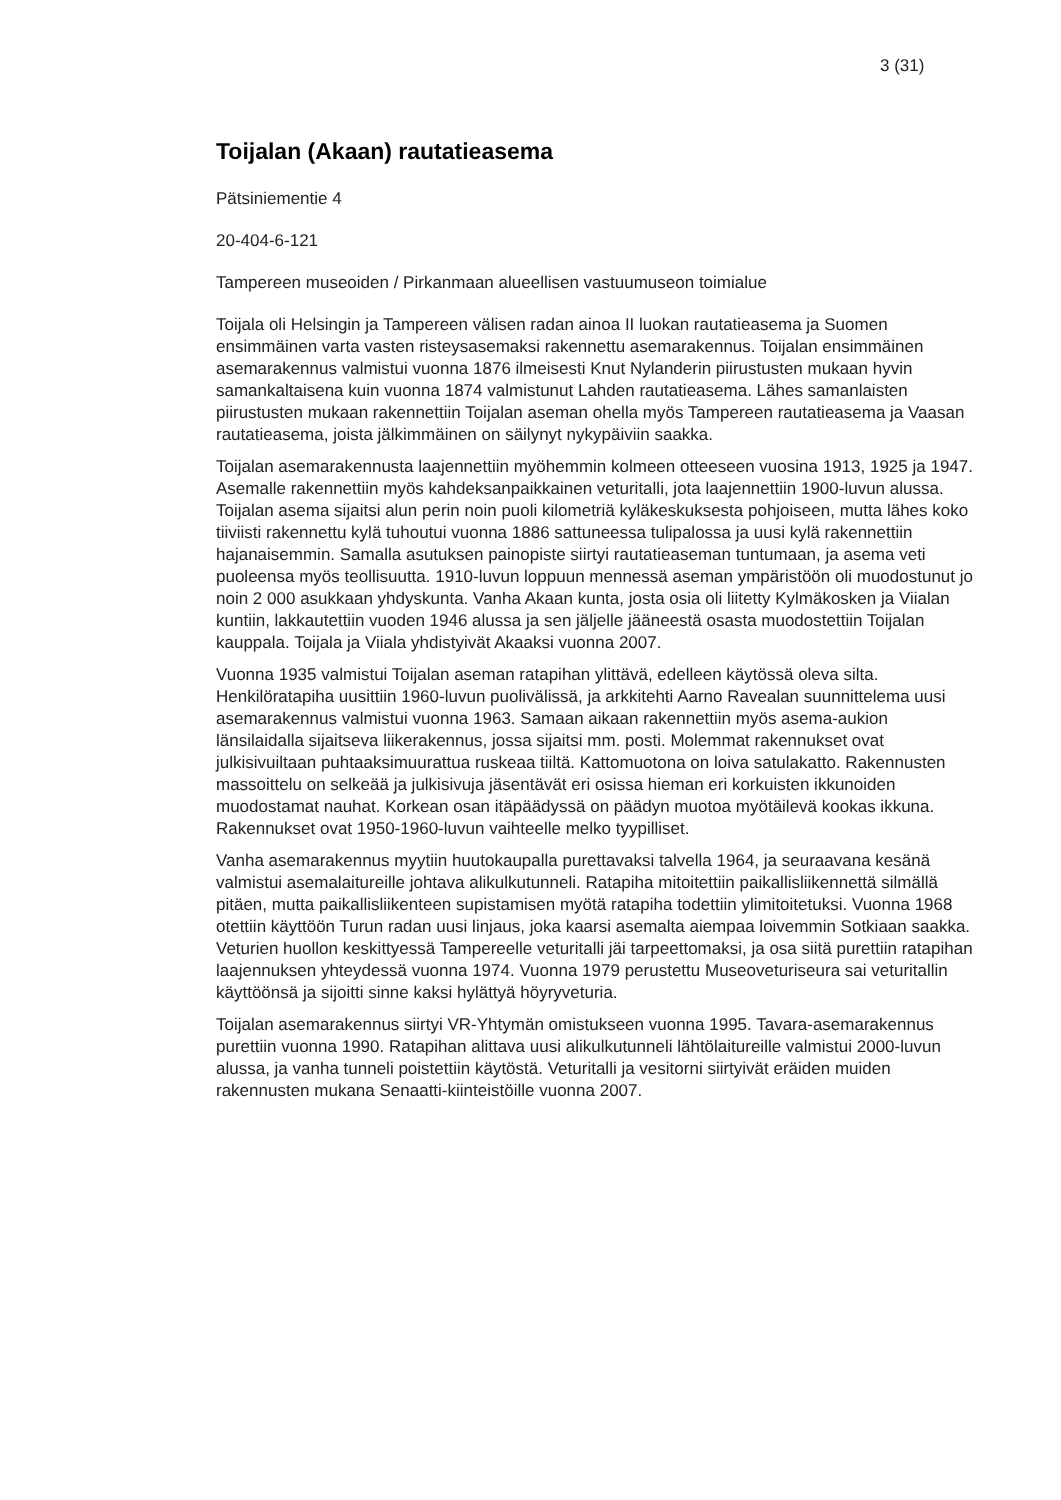3 (31)
Toijalan (Akaan) rautatieasema
Pätsiniementie 4
20-404-6-121
Tampereen museoiden / Pirkanmaan alueellisen vastuumuseon toimialue
Toijala oli Helsingin ja Tampereen välisen radan ainoa II luokan rautatieasema ja Suomen ensimmäinen varta vasten risteysasemaksi rakennettu asemarakennus. Toijalan ensimmäinen asemarakennus valmistui vuonna 1876 ilmeisesti Knut Nylanderin piirustusten mukaan hyvin samankaltaisena kuin vuonna 1874 valmistunut Lahden rautatieasema. Lähes samanlaisten piirustusten mukaan rakennettiin Toijalan aseman ohella myös Tampereen rautatieasema ja Vaasan rautatieasema, joista jälkimmäinen on säilynyt nykypäiviin saakka.
Toijalan asemarakennusta laajennettiin myöhemmin kolmeen otteeseen vuosina 1913, 1925 ja 1947. Asemalle rakennettiin myös kahdeksanpaikkainen veturitalli, jota laajennettiin 1900-luvun alussa. Toijalan asema sijaitsi alun perin noin puoli kilometriä kyläkeskuksesta pohjoiseen, mutta lähes koko tiiviisti rakennettu kylä tuhoutui vuonna 1886 sattuneessa tulipalossa ja uusi kylä rakennettiin hajanaisemmin. Samalla asutuksen painopiste siirtyi rautatieaseman tuntumaan, ja asema veti puoleensa myös teollisuutta. 1910-luvun loppuun mennessä aseman ympäristöön oli muodostunut jo noin 2 000 asukkaan yhdyskunta. Vanha Akaan kunta, josta osia oli liitetty Kylmäkosken ja Viialan kuntiin, lakkautettiin vuoden 1946 alussa ja sen jäljelle jääneestä osasta muodostettiin Toijalan kauppala. Toijala ja Viiala yhdistyivät Akaaksi vuonna 2007.
Vuonna 1935 valmistui Toijalan aseman ratapihan ylittävä, edelleen käytössä oleva silta. Henkilöratapiha uusittiin 1960-luvun puolivälissä, ja arkkitehti Aarno Ravealan suunnittelema uusi asemarakennus valmistui vuonna 1963. Samaan aikaan rakennettiin myös asema-aukion länsilaidalla sijaitseva liikerakennus, jossa sijaitsi mm. posti. Molemmat rakennukset ovat julkisivuiltaan puhtaaksimuurattua ruskeaa tiiltä. Kattomuotona on loiva satulakatto. Rakennusten massoittelu on selkeää ja julkisivuja jäsentävät eri osissa hieman eri korkuisten ikkunoiden muodostamat nauhat. Korkean osan itäpäädyssä on päädyn muotoa myötäilevä kookas ikkuna. Rakennukset ovat 1950-1960-luvun vaihteelle melko tyypilliset.
Vanha asemarakennus myytiin huutokaupalla purettavaksi talvella 1964, ja seuraavana kesänä valmistui asemalaitureille johtava alikulkutunneli. Ratapiha mitoitettiin paikallisliikennettä silmällä pitäen, mutta paikallisliikenteen supistamisen myötä ratapiha todettiin ylimitoitetuksi. Vuonna 1968 otettiin käyttöön Turun radan uusi linjaus, joka kaarsi asemalta aiempaa loivemmin Sotkiaan saakka. Veturien huollon keskittyessä Tampereelle veturitalli jäi tarpeettomaksi, ja osa siitä purettiin ratapihan laajennuksen yhteydessä vuonna 1974. Vuonna 1979 perustettu Museoveturiseura sai veturitallin käyttöönsä ja sijoitti sinne kaksi hylättyä höyryveturia.
Toijalan asemarakennus siirtyi VR-Yhtymän omistukseen vuonna 1995. Tavara-asemarakennus purettiin vuonna 1990. Ratapihan alittava uusi alikulkutunneli lähtölaitureille valmistui 2000-luvun alussa, ja vanha tunneli poistettiin käytöstä. Veturitalli ja vesitorni siirtyivät eräiden muiden rakennusten mukana Senaatti-kiinteistöille vuonna 2007.